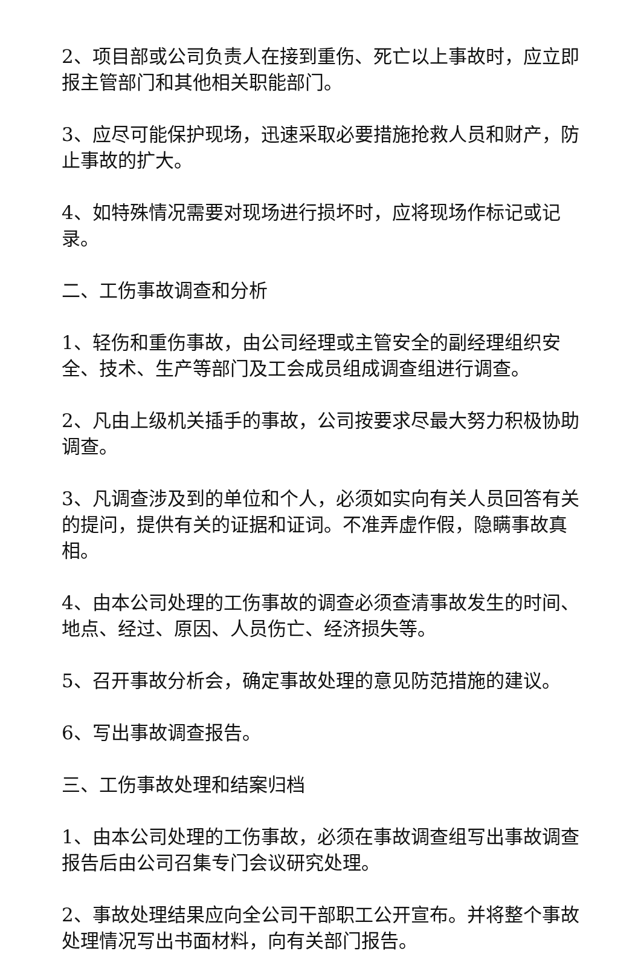2、项目部或公司负责人在接到重伤、死亡以上事故时，应立即报主管部门和其他相关职能部门。
3、应尽可能保护现场，迅速采取必要措施抢救人员和财产，防止事故的扩大。
4、如特殊情况需要对现场进行损坏时，应将现场作标记或记录。
二、工伤事故调查和分析
1、轻伤和重伤事故，由公司经理或主管安全的副经理组织安全、技术、生产等部门及工会成员组成调查组进行调查。
2、凡由上级机关插手的事故，公司按要求尽最大努力积极协助调查。
3、凡调查涉及到的单位和个人，必须如实向有关人员回答有关的提问，提供有关的证据和证词。不准弄虚作假，隐瞒事故真相。
4、由本公司处理的工伤事故的调查必须查清事故发生的时间、地点、经过、原因、人员伤亡、经济损失等。
5、召开事故分析会，确定事故处理的意见防范措施的建议。
6、写出事故调查报告。
三、工伤事故处理和结案归档
1、由本公司处理的工伤事故，必须在事故调查组写出事故调查报告后由公司召集专门会议研究处理。
2、事故处理结果应向全公司干部职工公开宣布。并将整个事故处理情况写出书面材料，向有关部门报告。